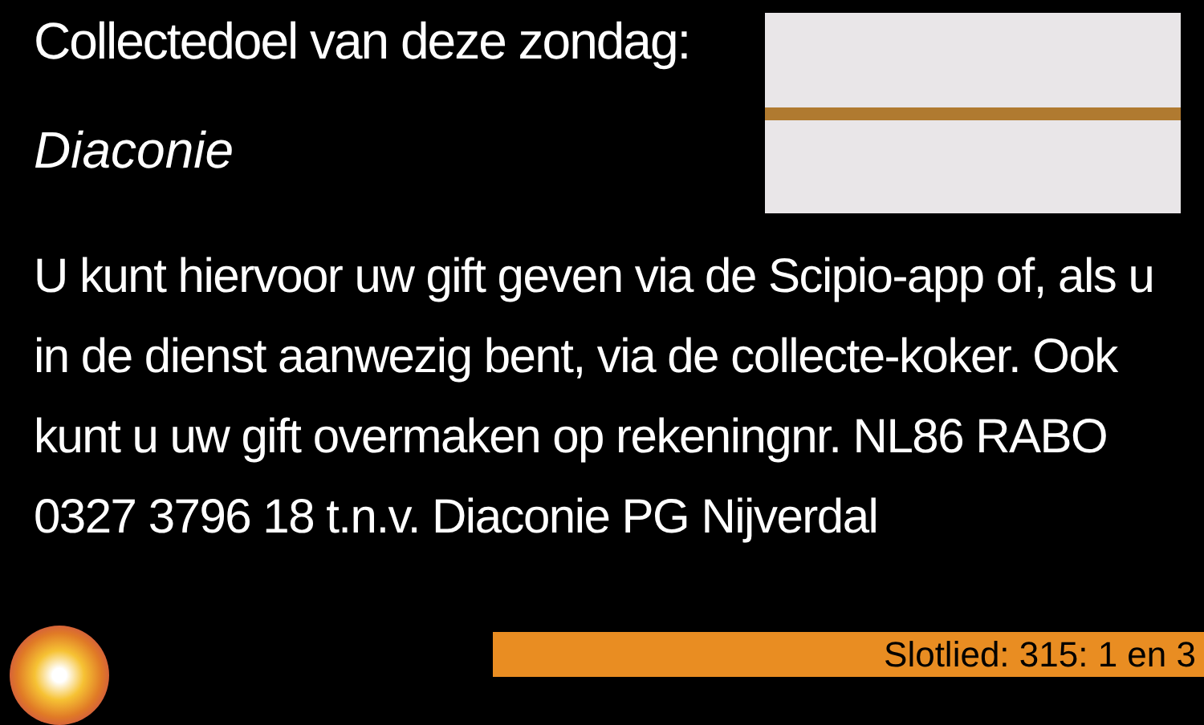Collectedoel van deze zondag:
Diaconie
U kunt hiervoor uw gift geven via de Scipio-app of, als u in de dienst aanwezig bent, via de collecte-koker. Ook kunt u uw gift overmaken op rekeningnr. NL86 RABO 0327 3796 18 t.n.v. Diaconie PG Nijverdal
Slotlied: 315: 1 en 3